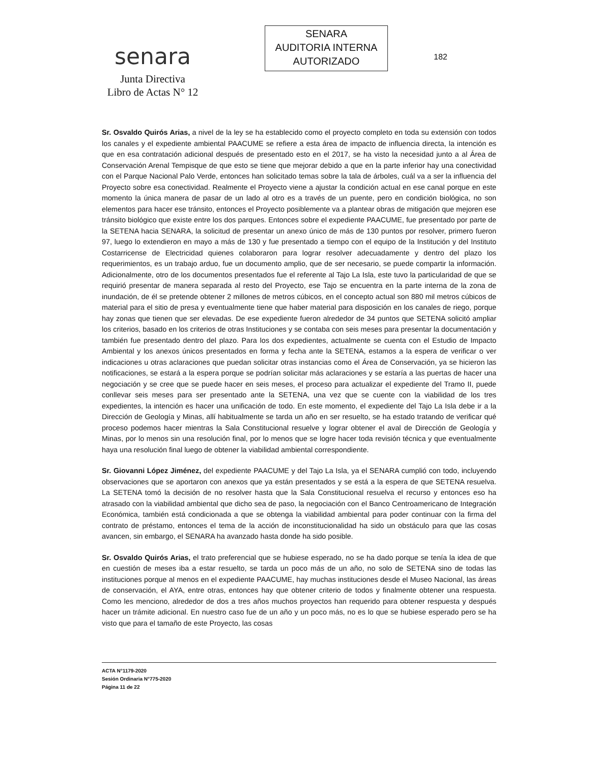senara
Junta Directiva
Libro de Actas N° 12
SENARA
AUDITORIA INTERNA
AUTORIZADO
182
Sr. Osvaldo Quirós Arias, a nivel de la ley se ha establecido como el proyecto completo en toda su extensión con todos los canales y el expediente ambiental PAACUME se refiere a esta área de impacto de influencia directa, la intención es que en esa contratación adicional después de presentado esto en el 2017, se ha visto la necesidad junto a al Área de Conservación Arenal Tempisque de que esto se tiene que mejorar debido a que en la parte inferior hay una conectividad con el Parque Nacional Palo Verde, entonces han solicitado temas sobre la tala de árboles, cuál va a ser la influencia del Proyecto sobre esa conectividad. Realmente el Proyecto viene a ajustar la condición actual en ese canal porque en este momento la única manera de pasar de un lado al otro es a través de un puente, pero en condición biológica, no son elementos para hacer ese tránsito, entonces el Proyecto posiblemente va a plantear obras de mitigación que mejoren ese tránsito biológico que existe entre los dos parques. Entonces sobre el expediente PAACUME, fue presentado por parte de la SETENA hacia SENARA, la solicitud de presentar un anexo único de más de 130 puntos por resolver, primero fueron 97, luego lo extendieron en mayo a más de 130 y fue presentado a tiempo con el equipo de la Institución y del Instituto Costarricense de Electricidad quienes colaboraron para lograr resolver adecuadamente y dentro del plazo los requerimientos, es un trabajo arduo, fue un documento amplio, que de ser necesario, se puede compartir la información. Adicionalmente, otro de los documentos presentados fue el referente al Tajo La Isla, este tuvo la particularidad de que se requirió presentar de manera separada al resto del Proyecto, ese Tajo se encuentra en la parte interna de la zona de inundación, de él se pretende obtener 2 millones de metros cúbicos, en el concepto actual son 880 mil metros cúbicos de material para el sitio de presa y eventualmente tiene que haber material para disposición en los canales de riego, porque hay zonas que tienen que ser elevadas. De ese expediente fueron alrededor de 34 puntos que SETENA solicitó ampliar los criterios, basado en los criterios de otras Instituciones y se contaba con seis meses para presentar la documentación y también fue presentado dentro del plazo. Para los dos expedientes, actualmente se cuenta con el Estudio de Impacto Ambiental y los anexos únicos presentados en forma y fecha ante la SETENA, estamos a la espera de verificar o ver indicaciones u otras aclaraciones que puedan solicitar otras instancias como el Área de Conservación, ya se hicieron las notificaciones, se estará a la espera porque se podrían solicitar más aclaraciones y se estaría a las puertas de hacer una negociación y se cree que se puede hacer en seis meses, el proceso para actualizar el expediente del Tramo II, puede conllevar seis meses para ser presentado ante la SETENA, una vez que se cuente con la viabilidad de los tres expedientes, la intención es hacer una unificación de todo. En este momento, el expediente del Tajo La Isla debe ir a la Dirección de Geología y Minas, allí habitualmente se tarda un año en ser resuelto, se ha estado tratando de verificar qué proceso podemos hacer mientras la Sala Constitucional resuelve y lograr obtener el aval de Dirección de Geología y Minas, por lo menos sin una resolución final, por lo menos que se logre hacer toda revisión técnica y que eventualmente haya una resolución final luego de obtener la viabilidad ambiental correspondiente.
Sr. Giovanni López Jiménez, del expediente PAACUME y del Tajo La Isla, ya el SENARA cumplió con todo, incluyendo observaciones que se aportaron con anexos que ya están presentados y se está a la espera de que SETENA resuelva. La SETENA tomó la decisión de no resolver hasta que la Sala Constitucional resuelva el recurso y entonces eso ha atrasado con la viabilidad ambiental que dicho sea de paso, la negociación con el Banco Centroamericano de Integración Económica, también está condicionada a que se obtenga la viabilidad ambiental para poder continuar con la firma del contrato de préstamo, entonces el tema de la acción de inconstitucionalidad ha sido un obstáculo para que las cosas avancen, sin embargo, el SENARA ha avanzado hasta donde ha sido posible.
Sr. Osvaldo Quirós Arias, el trato preferencial que se hubiese esperado, no se ha dado porque se tenía la idea de que en cuestión de meses iba a estar resuelto, se tarda un poco más de un año, no solo de SETENA sino de todas las instituciones porque al menos en el expediente PAACUME, hay muchas instituciones desde el Museo Nacional, las áreas de conservación, el AYA, entre otras, entonces hay que obtener criterio de todos y finalmente obtener una respuesta. Como les menciono, alrededor de dos a tres años muchos proyectos han requerido para obtener respuesta y después hacer un trámite adicional. En nuestro caso fue de un año y un poco más, no es lo que se hubiese esperado pero se ha visto que para el tamaño de este Proyecto, las cosas
ACTA N°1179-2020
Sesión Ordinaria N°775-2020
Página 11 de 22